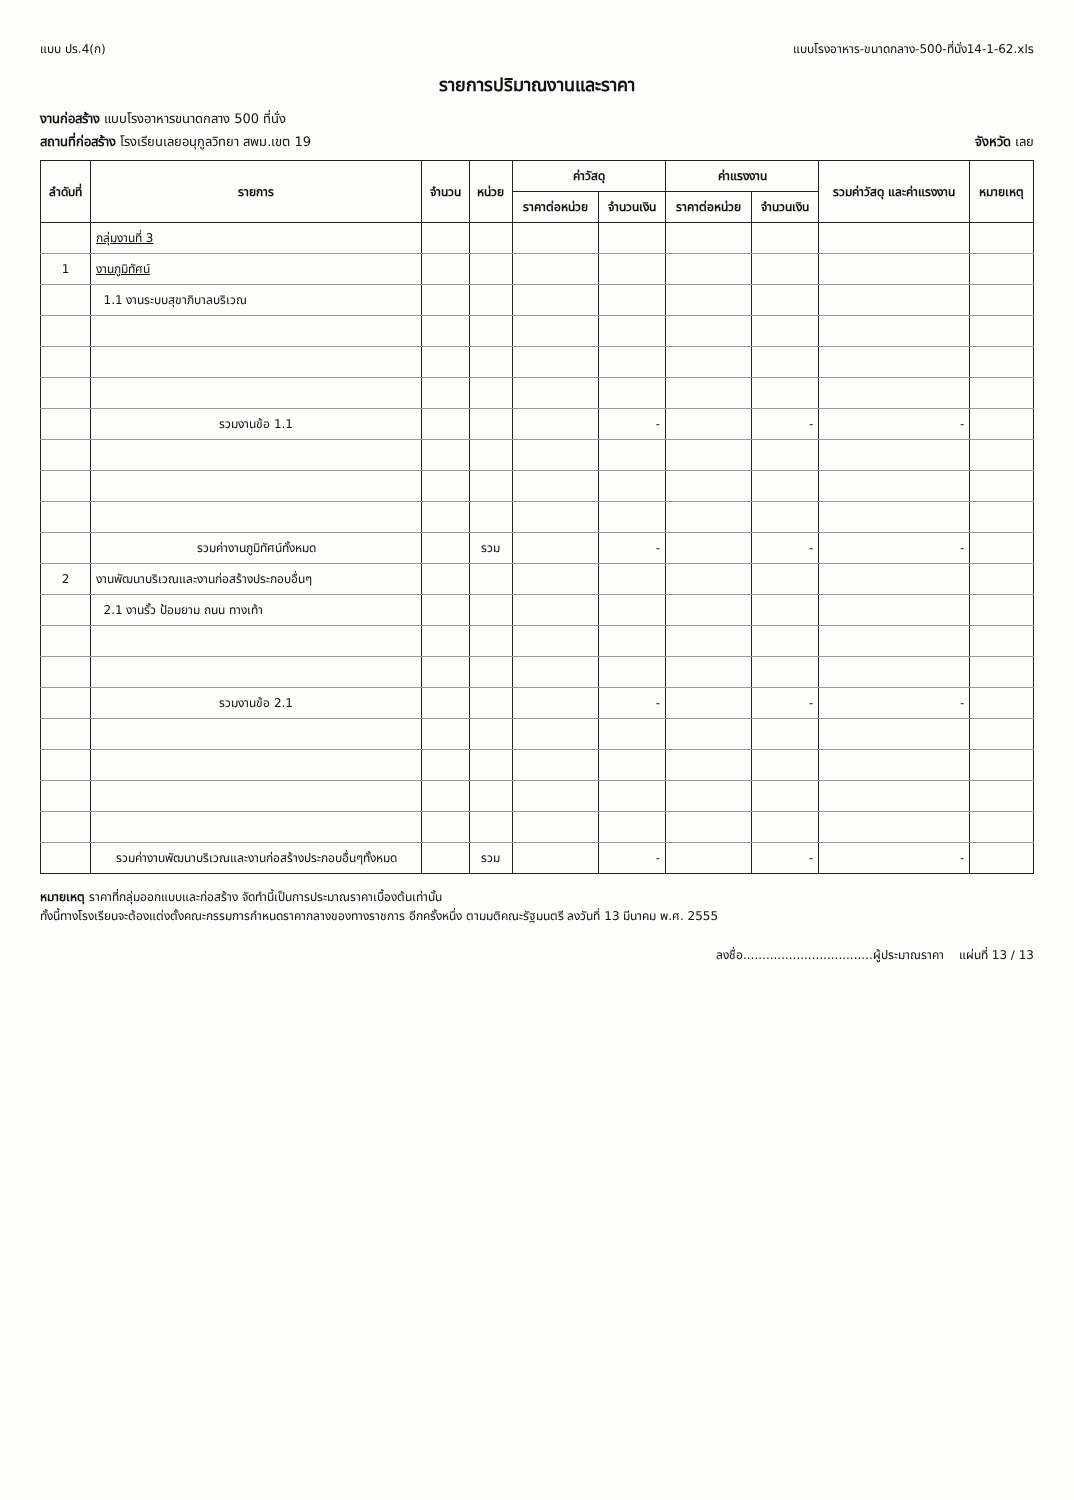แบบ ปร.4(ก) แบบโรงอาหาร-ขนาดกลาง-500-ที่นั่ง14-1-62.xls
รายการปริมาณงานและราคา
งานก่อสร้าง แบบโรงอาหารขนาดกลาง 500 ที่นั่ง
สถานที่ก่อสร้าง โรงเรียนเลยอนุกูลวิทยา สพม.เขต 19 จังหวัด เลย
| ลำดับที่ | รายการ | จำนวน | หน่วย | ค่าวัสดุ | | ค่าแรงงาน | | รวมค่าวัสดุ และค่าแรงงาน | หมายเหตุ |
| --- | --- | --- | --- | --- | --- | --- | --- | --- | --- |
| | | | | ราคาต่อหน่วย | จำนวนเงิน | ราคาต่อหน่วย | จำนวนเงิน | | |
| | กลุ่มงานที่ 3 | | | | | | | | |
| 1 | งานภูมิทัศน์ | | | | | | | | |
| | 1.1 งานระบบสุขาภิบาลบริเวณ | | | | | | | | |
| | รวมงานข้อ 1.1 | | | | - | | - | - | |
| | รวมค่างานภูมิทัศน์ทั้งหมด | | รวม | | - | | - | - | |
| 2 | งานพัฒนาบริเวณและงานก่อสร้างประกอบอื่นๆ | | | | | | | | |
| | 2.1 งานรั้ว ป้อมยาม ถนน ทางเท้า | | | | | | | | |
| | รวมงานข้อ 2.1 | | | | - | | - | - | |
| | รวมค่างานพัฒนาบริเวณและงานก่อสร้างประกอบอื่นๆทั้งหมด | | รวม | | - | | - | - | |
หมายเหตุ ราคาที่กลุ่มออกแบบและก่อสร้าง จัดทำนี้เป็นการประมาณราคาเบื้องต้นเท่านั้น
ทั้งนี้ทางโรงเรียนจะต้องแต่งตั้งคณะกรรมการกำหนดราคากลางของทางราชการ อีกครั้งหนึ่ง ตามมติคณะรัฐมนตรี ลงวันที่ 13 มีนาคม พ.ศ. 2555
ลงชื่อ..................................ผู้ประมาณราคา แผ่นที่ 13 / 13